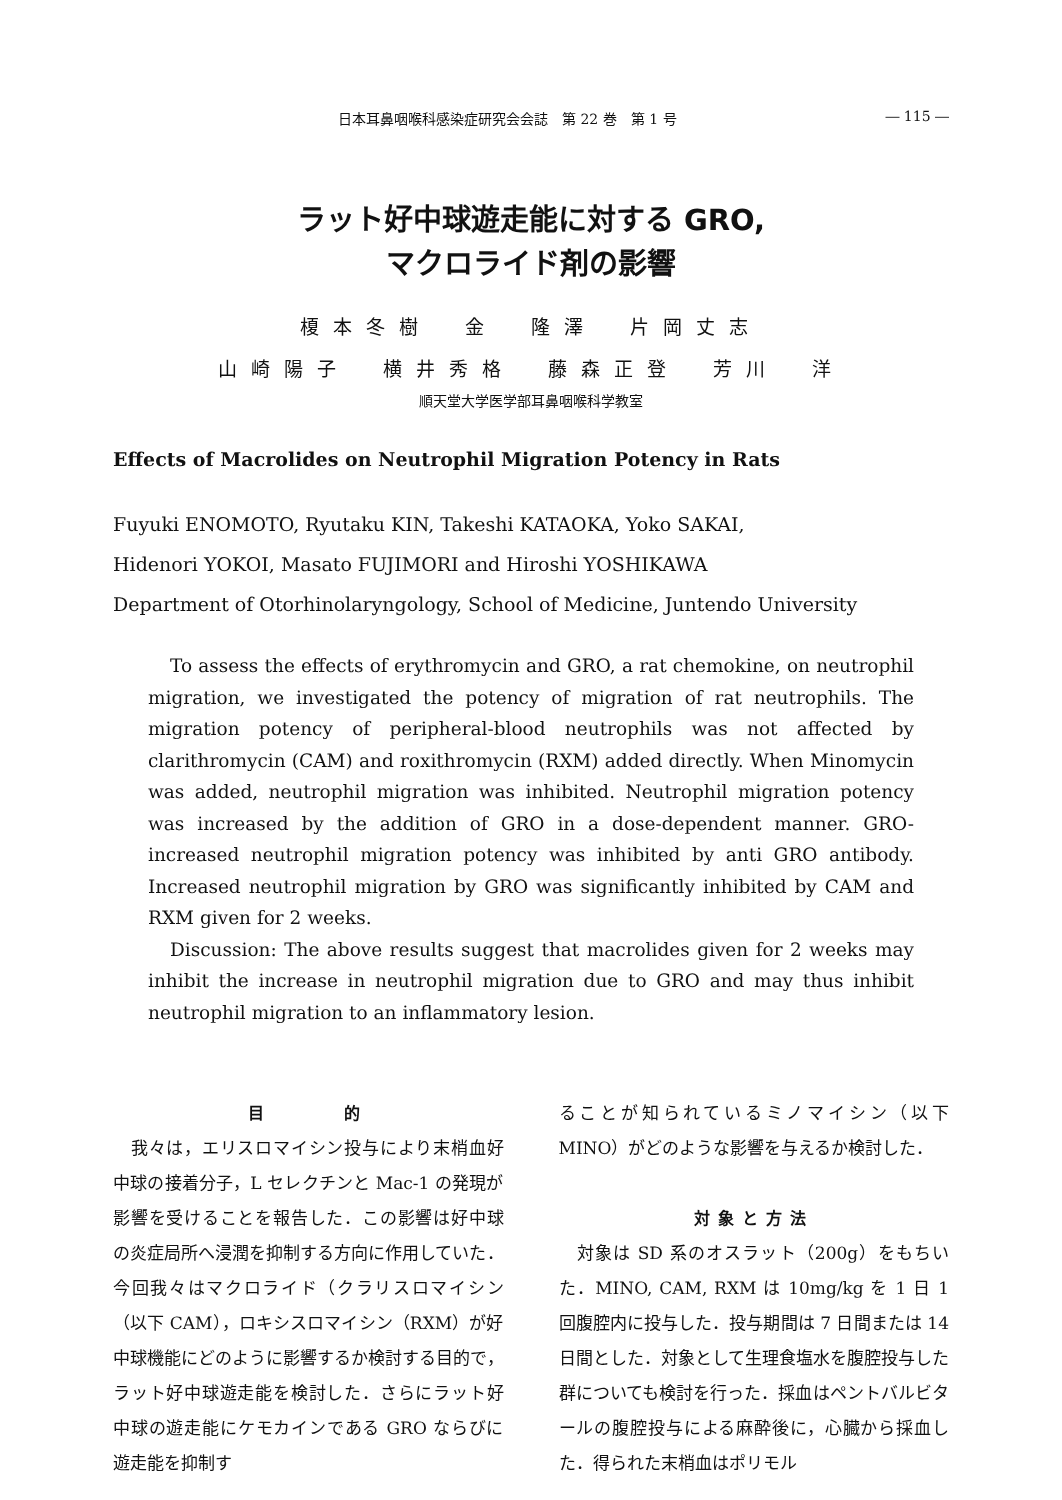日本耳鼻咽喉科感染症研究会会誌　第 22 巻　第 1 号 ― 115 ―
ラット好中球遊走能に対する GRO,
マクロライド剤の影響
榎本冬樹　金　隆澤　片岡丈志
山崎陽子　横井秀格　藤森正登　芳川　洋
順天堂大学医学部耳鼻咽喉科学教室
Effects of Macrolides on Neutrophil Migration Potency in Rats
Fuyuki ENOMOTO, Ryutaku KIN, Takeshi KATAOKA, Yoko SAKAI,
Hidenori YOKOI, Masato FUJIMORI and Hiroshi YOSHIKAWA
Department of Otorhinolaryngology, School of Medicine, Juntendo University
To assess the effects of erythromycin and GRO, a rat chemokine, on neutrophil migration, we investigated the potency of migration of rat neutrophils. The migration potency of peripheral-blood neutrophils was not affected by clarithromycin (CAM) and roxithromycin (RXM) added directly. When Minomycin was added, neutrophil migration was inhibited. Neutrophil migration potency was increased by the addition of GRO in a dose-dependent manner. GRO-increased neutrophil migration potency was inhibited by anti GRO antibody. Increased neutrophil migration by GRO was significantly inhibited by CAM and RXM given for 2 weeks.
Discussion: The above results suggest that macrolides given for 2 weeks may inhibit the increase in neutrophil migration due to GRO and may thus inhibit neutrophil migration to an inflammatory lesion.
目　　　的
　我々は，エリスロマイシン投与により末梢血好中球の接着分子，L セレクチンと Mac-1 の発現が影響を受けることを報告した．この影響は好中球の炎症局所へ浸潤を抑制する方向に作用していた．今回我々はマクロライド（クラリスロマイシン（以下 CAM），ロキシスロマイシン（RXM）が好中球機能にどのように影響するか検討する目的で，ラット好中球遊走能を検討した．さらにラット好中球の遊走能にケモカインである GRO ならびに遊走能を抑制す
ることが知られているミノマイシン（以下 MINO）がどのような影響を与えるか検討した．
対象と方法
　対象は SD 系のオスラット（200g）をもちいた．MINO, CAM, RXM は 10mg/kg を 1 日 1 回腹腔内に投与した．投与期間は 7 日間または 14 日間とした．対象として生理食塩水を腹腔投与した群についても検討を行った．採血はペントバルビタールの腹腔投与による麻酔後に，心臓から採血した．得られた末梢血はポリモル